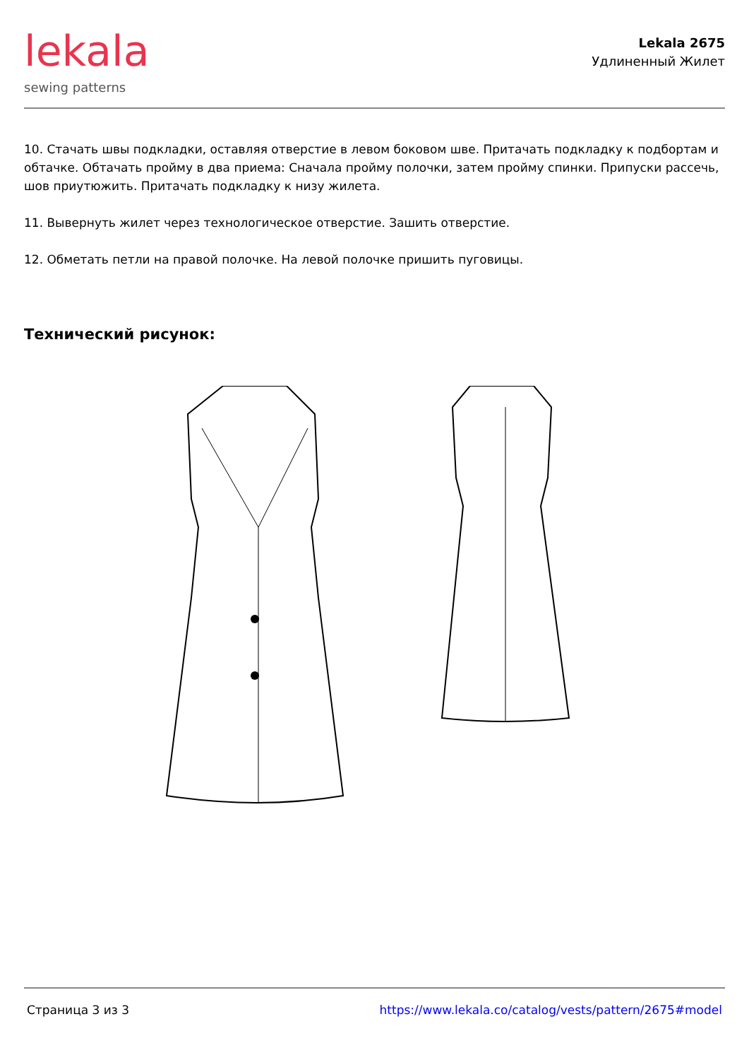lekala
sewing patterns
Lekala 2675
Удлиненный Жилет
10. Стачать швы подкладки, оставляя отверстие в левом боковом шве. Притачать подкладку к подбортам и обтачке. Обтачать пройму в два приема: Сначала пройму полочки, затем пройму спинки. Припуски рассечь, шов приутюжить. Притачать подкладку к низу жилета.
11. Вывернуть жилет через технологическое отверстие. Зашить отверстие.
12. Обметать петли на правой полочке. На левой полочке пришить пуговицы.
Технический рисунок:
Страница 3 из 3 https://www.lekala.co/catalog/vests/pattern/2675#model